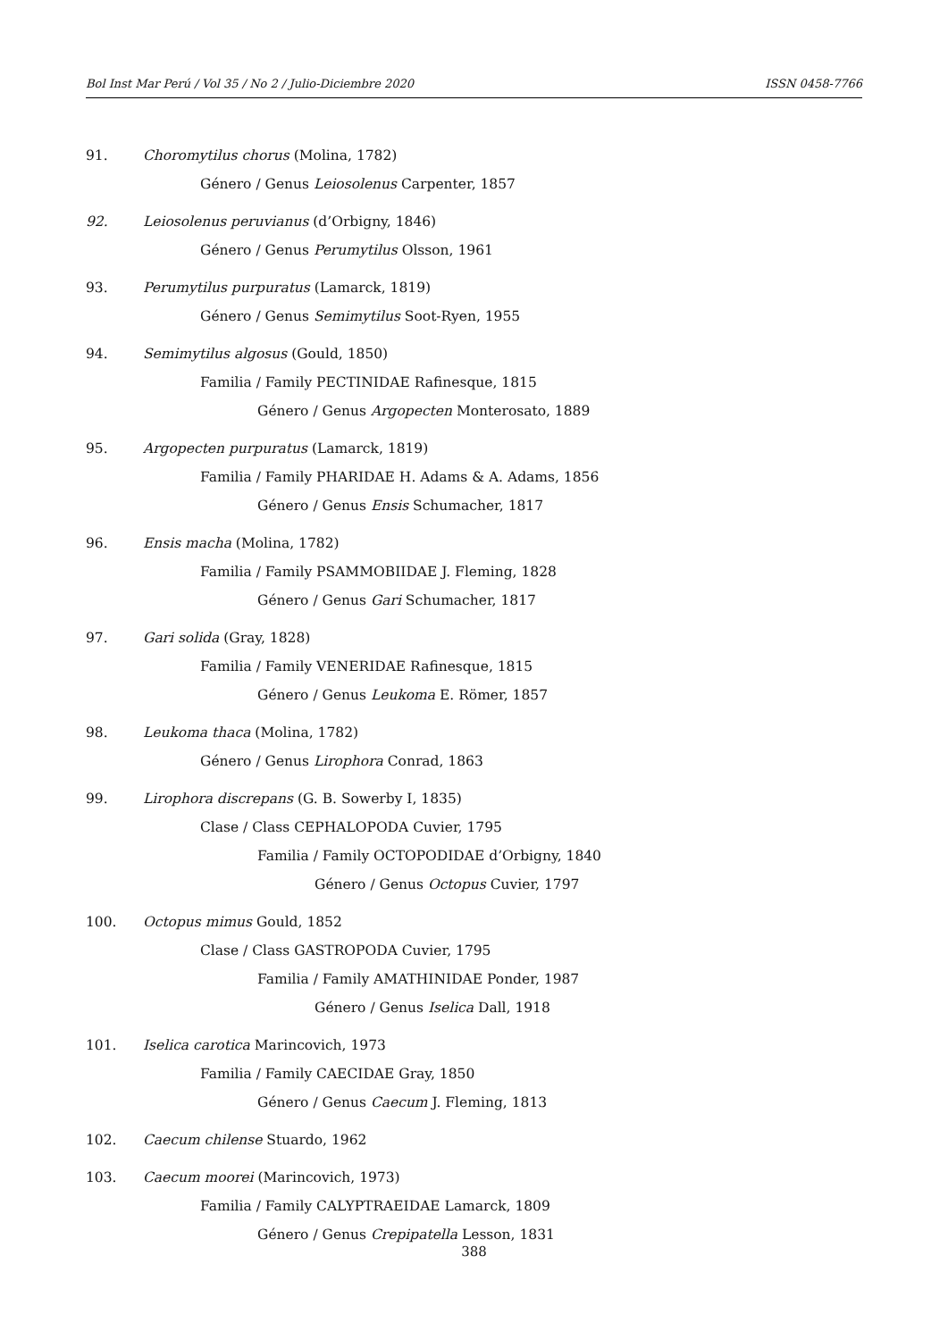Bol Inst Mar Perú / Vol 35 / No 2 / Julio-Diciembre 2020 ISSN 0458-7766
91. Choromytilus chorus (Molina, 1782)
Género / Genus Leiosolenus Carpenter, 1857
92. Leiosolenus peruvianus (d’Orbigny, 1846)
Género / Genus Perumytilus Olsson, 1961
93. Perumytilus purpuratus (Lamarck, 1819)
Género / Genus Semimytilus Soot-Ryen, 1955
94. Semimytilus algosus (Gould, 1850)
Familia / Family PECTINIDAE Rafinesque, 1815
Género / Genus Argopecten Monterosato, 1889
95. Argopecten purpuratus (Lamarck, 1819)
Familia / Family PHARIDAE H. Adams & A. Adams, 1856
Género / Genus Ensis Schumacher, 1817
96. Ensis macha (Molina, 1782)
Familia / Family PSAMMOBIIDAE J. Fleming, 1828
Género / Genus Gari Schumacher, 1817
97. Gari solida (Gray, 1828)
Familia / Family VENERIDAE Rafinesque, 1815
Género / Genus Leukoma E. Römer, 1857
98. Leukoma thaca (Molina, 1782)
Género / Genus Lirophora Conrad, 1863
99. Lirophora discrepans (G. B. Sowerby I, 1835)
Clase / Class CEPHALOPODA Cuvier, 1795
Familia / Family OCTOPODIDAE d’Orbigny, 1840
Género / Genus Octopus Cuvier, 1797
100. Octopus mimus Gould, 1852
Clase / Class GASTROPODA Cuvier, 1795
Familia / Family AMATHINIDAE Ponder, 1987
Género / Genus Iselica Dall, 1918
101. Iselica carotica Marincovich, 1973
Familia / Family CAECIDAE Gray, 1850
Género / Genus Caecum J. Fleming, 1813
102. Caecum chilense Stuardo, 1962
103. Caecum moorei (Marincovich, 1973)
Familia / Family CALYPTRAEIDAE Lamarck, 1809
Género / Genus Crepipatella Lesson, 1831
388